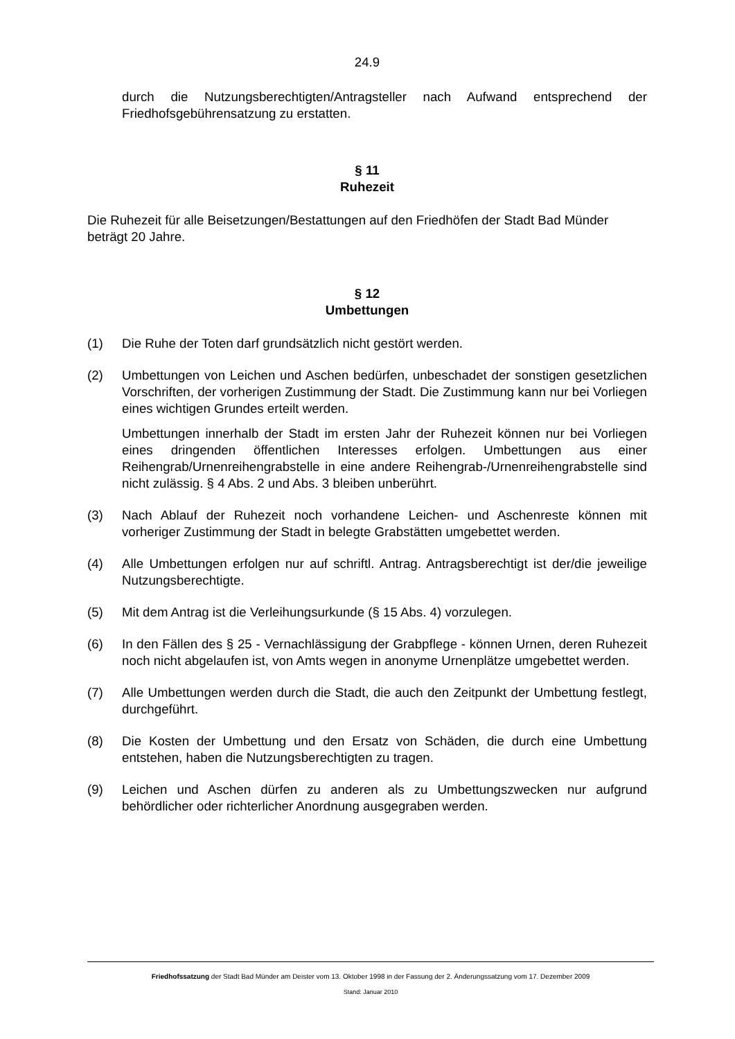24.9
durch die Nutzungsberechtigten/Antragsteller nach Aufwand entsprechend der Friedhofsgebührensatzung zu erstatten.
§ 11
Ruhezeit
Die Ruhezeit für alle Beisetzungen/Bestattungen auf den Friedhöfen der Stadt Bad Münder beträgt 20 Jahre.
§ 12
Umbettungen
(1) Die Ruhe der Toten darf grundsätzlich nicht gestört werden.
(2) Umbettungen von Leichen und Aschen bedürfen, unbeschadet der sonstigen gesetzlichen Vorschriften, der vorherigen Zustimmung der Stadt. Die Zustimmung kann nur bei Vorliegen eines wichtigen Grundes erteilt werden.
Umbettungen innerhalb der Stadt im ersten Jahr der Ruhezeit können nur bei Vorliegen eines dringenden öffentlichen Interesses erfolgen. Umbettungen aus einer Reihengrab/Urnenreihengrabstelle in eine andere Reihengrab-/Urnenreihengrabstelle sind nicht zulässig. § 4 Abs. 2 und Abs. 3 bleiben unberührt.
(3) Nach Ablauf der Ruhezeit noch vorhandene Leichen- und Aschenreste können mit vorheriger Zustimmung der Stadt in belegte Grabstätten umgebettet werden.
(4) Alle Umbettungen erfolgen nur auf schriftl. Antrag. Antragsberechtigt ist der/die jeweilige Nutzungsberechtigte.
(5) Mit dem Antrag ist die Verleihungsurkunde (§ 15 Abs. 4) vorzulegen.
(6) In den Fällen des § 25 - Vernachlässigung der Grabpflege - können Urnen, deren Ruhezeit noch nicht abgelaufen ist, von Amts wegen in anonyme Urnenplätze umgebettet werden.
(7) Alle Umbettungen werden durch die Stadt, die auch den Zeitpunkt der Umbettung festlegt, durchgeführt.
(8) Die Kosten der Umbettung und den Ersatz von Schäden, die durch eine Umbettung entstehen, haben die Nutzungsberechtigten zu tragen.
(9) Leichen und Aschen dürfen zu anderen als zu Umbettungszwecken nur aufgrund behördlicher oder richterlicher Anordnung ausgegraben werden.
Friedhofssatzung der Stadt Bad Münder am Deister vom 13. Oktober 1998 in der Fassung der 2. Änderungssatzung vom 17. Dezember 2009
Stand: Januar 2010